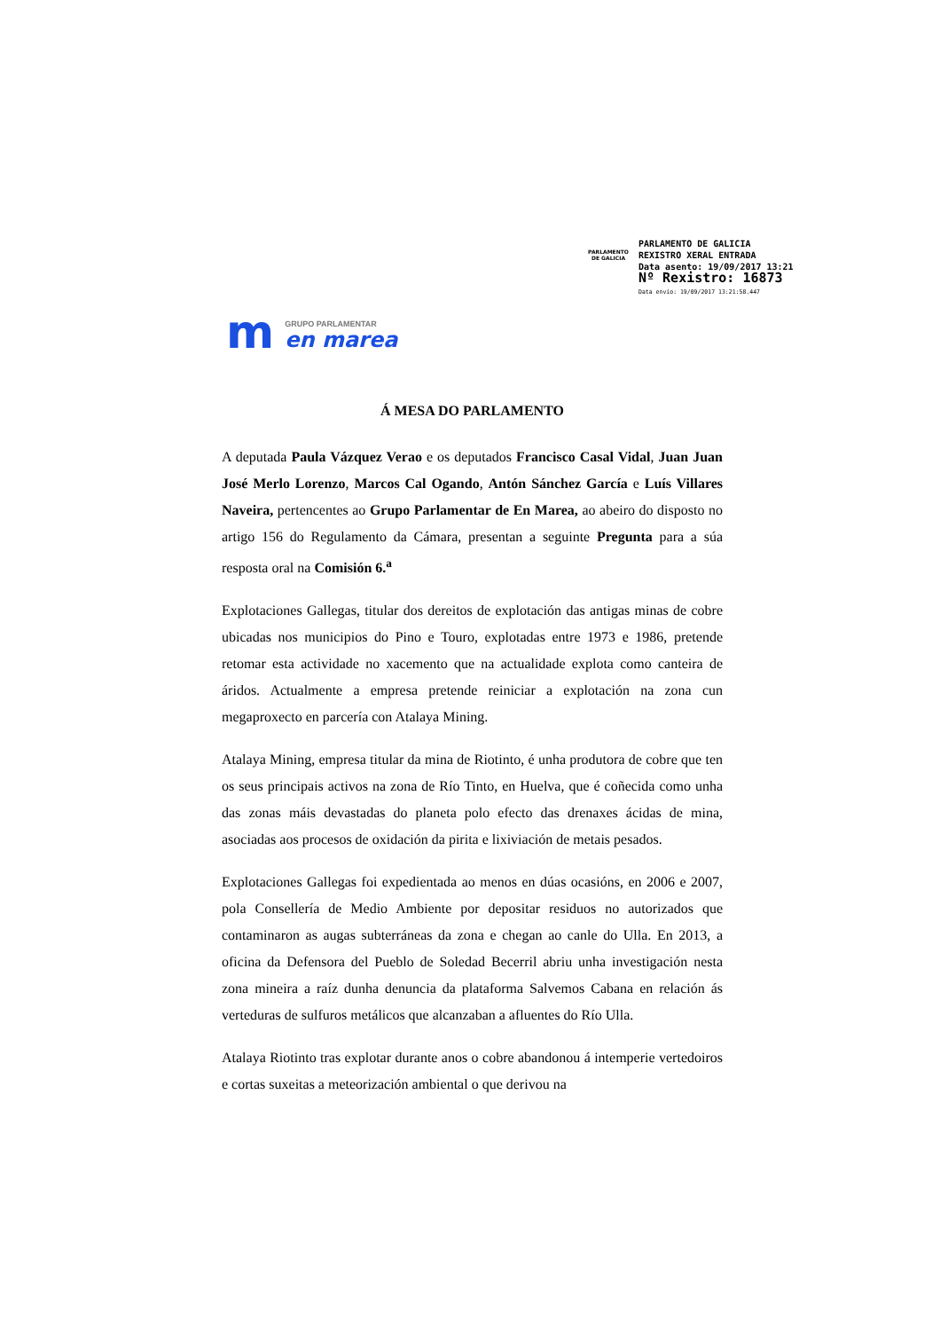PARLAMENTO
DE GALICIA
PARLAMENTO DE GALICIA
REXISTRO XERAL ENTRADA
Data asento: 19/09/2017 13:21
Nº Rexistro: 16873
Data envío: 19/09/2017 13:21:58.447
m
GRUPO PARLAMENTAR
en marea
Á MESA DO PARLAMENTO
A deputada Paula Vázquez Verao e os deputados Francisco Casal Vidal, Juan Juan José Merlo Lorenzo, Marcos Cal Ogando, Antón Sánchez García e Luís Villares Naveira, pertencentes ao Grupo Parlamentar de En Marea, ao abeiro do disposto no artigo 156 do Regulamento da Cámara, presentan a seguinte Pregunta para a súa resposta oral na Comisión 6.<sup>a</sup>
Explotaciones Gallegas, titular dos dereitos de explotación das antigas minas de cobre ubicadas nos municipios do Pino e Touro, explotadas entre 1973 e 1986, pretende retomar esta actividade no xacemento que na actualidade explota como canteira de áridos. Actualmente a empresa pretende reiniciar a explotación na zona cun megaproxecto en parcería con Atalaya Mining.
Atalaya Mining, empresa titular da mina de Riotinto, é unha produtora de cobre que ten os seus principais activos na zona de Río Tinto, en Huelva, que é coñecida como unha das zonas máis devastadas do planeta polo efecto das drenaxes ácidas de mina, asociadas aos procesos de oxidación da pirita e lixiviación de metais pesados.
Explotaciones Gallegas foi expedientada ao menos en dúas ocasións, en 2006 e 2007, pola Consellería de Medio Ambiente por depositar residuos no autorizados que contaminaron as augas subterráneas da zona e chegan ao canle do Ulla. En 2013, a oficina da Defensora del Pueblo de Soledad Becerril abriu unha investigación nesta zona mineira a raíz dunha denuncia da plataforma Salvemos Cabana en relación ás verteduras de sulfuros metálicos que alcanzaban a afluentes do Río Ulla.
Atalaya Riotinto tras explotar durante anos o cobre abandonou á intemperie vertedoiros e cortas suxeitas a meteorización ambiental o que derivou na